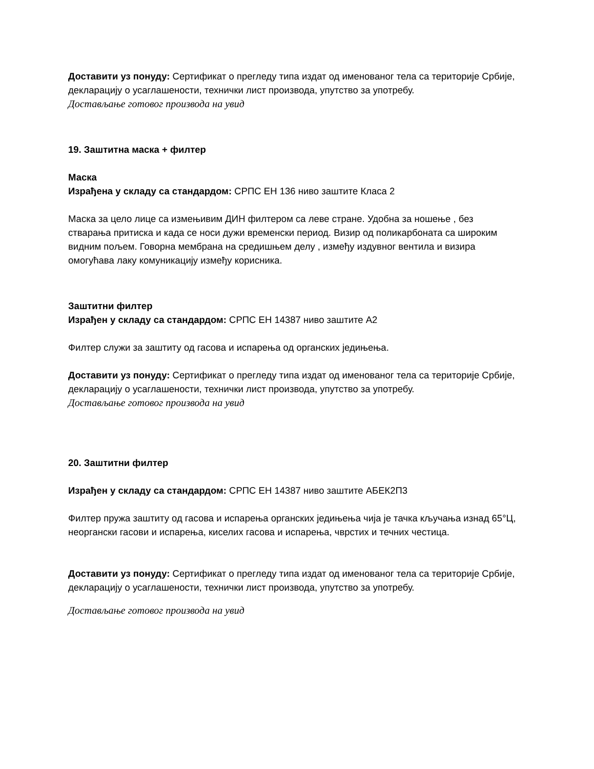Доставити уз понуду: Сертификат о прегледу типа издат од именованог тела са територије Србије, декларацију о усаглашености, технички лист производа, упутство за употребу.
Достављање готовог производа на увид
19. Заштитна маска + филтер
Маска
Израђена у складу са стандардом: СРПС ЕН 136 ниво заштите Класа 2
Маска за цело лице са измењивим ДИН филтером са леве стране. Удобна за ношење , без стварања притиска и када се носи дужи временски период. Визир од поликарбоната са широким видним пољем. Говорна мембрана на средишњем делу , између издувног вентила и визира омогућава лаку комуникацију између корисника.
Заштитни филтер
Израђен у складу са стандардом: СРПС ЕН 14387 ниво заштите А2
Филтер служи за заштиту од гасова и испарења од органских једињења.
Доставити уз понуду: Сертификат о прегледу типа издат од именованог тела са територије Србије, декларацију о усаглашености, технички лист производа, упутство за употребу.
Достављање готовог производа на увид
20. Заштитни филтер
Израђен у складу са стандардом: СРПС ЕН 14387 ниво заштите АБЕК2П3
Филтер пружа заштиту од гасова и испарења органских једињења чија је тачка кључања изнад 65°Ц, неоргански гасови и испарења, киселих гасова и испарења, чврстих и течних честица.
Доставити уз понуду: Сертификат о прегледу типа издат од именованог тела са територије Србије, декларацију о усаглашености, технички лист производа, упутство за употребу.
Достављање готовог производа на увид